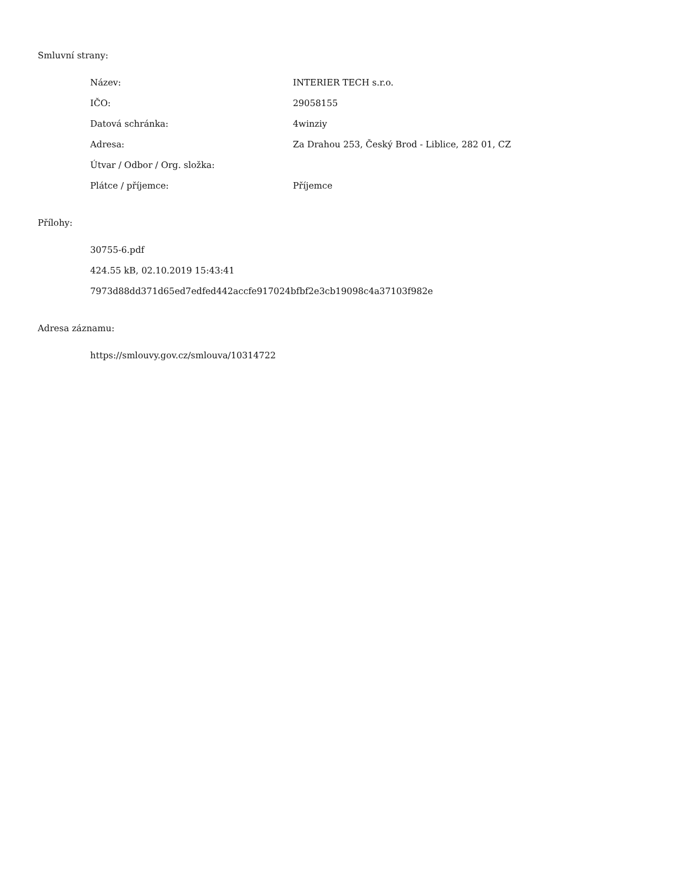Smluvní strany:
| Název: | INTERIER TECH s.r.o. |
| IČO: | 29058155 |
| Datová schránka: | 4winziy |
| Adresa: | Za Drahou 253, Český Brod - Liblice, 282 01, CZ |
| Útvar / Odbor / Org. složka: | |
| Plátce / příjemce: | Příjemce |
Přílohy:
30755-6.pdf
424.55 kB, 02.10.2019 15:43:41
7973d88dd371d65ed7edfed442accfe917024bfbf2e3cb19098c4a37103f982e
Adresa záznamu:
https://smlouvy.gov.cz/smlouva/10314722